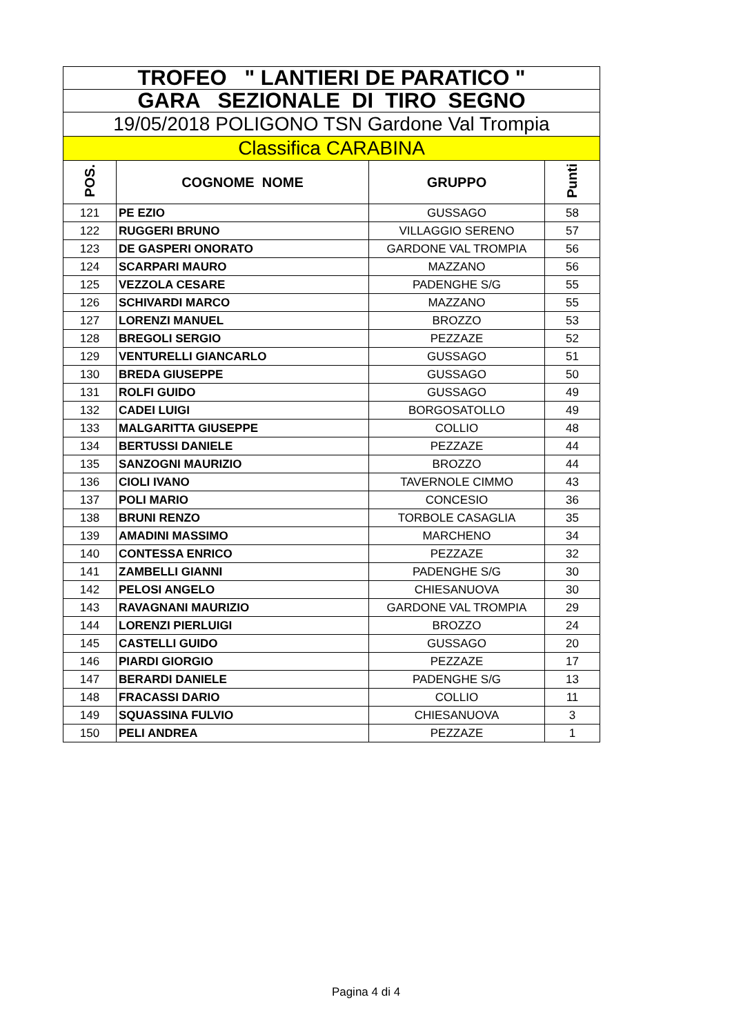| TROFEO " LANTIERI DE PARATICO " | | | |
| GARA SEZIONALE DI TIRO SEGNO | | | |
| 19/05/2018 POLIGONO TSN Gardone Val Trompia | | | |
| Classifica CARABINA | | | |
| POS. | COGNOME NOME | GRUPPO | Punti |
| 121 | PE EZIO | GUSSAGO | 58 |
| 122 | RUGGERI BRUNO | VILLAGGIO SERENO | 57 |
| 123 | DE GASPERI ONORATO | GARDONE VAL TROMPIA | 56 |
| 124 | SCARPARI MAURO | MAZZANO | 56 |
| 125 | VEZZOLA CESARE | PADENGHE S/G | 55 |
| 126 | SCHIVARDI MARCO | MAZZANO | 55 |
| 127 | LORENZI MANUEL | BROZZO | 53 |
| 128 | BREGOLI SERGIO | PEZZAZE | 52 |
| 129 | VENTURELLI GIANCARLO | GUSSAGO | 51 |
| 130 | BREDA GIUSEPPE | GUSSAGO | 50 |
| 131 | ROLFI GUIDO | GUSSAGO | 49 |
| 132 | CADEI LUIGI | BORGOSATOLLO | 49 |
| 133 | MALGARITTA GIUSEPPE | COLLIO | 48 |
| 134 | BERTUSSI DANIELE | PEZZAZE | 44 |
| 135 | SANZOGNI MAURIZIO | BROZZO | 44 |
| 136 | CIOLI IVANO | TAVERNOLE CIMMO | 43 |
| 137 | POLI MARIO | CONCESIO | 36 |
| 138 | BRUNI RENZO | TORBOLE CASAGLIA | 35 |
| 139 | AMADINI MASSIMO | MARCHENO | 34 |
| 140 | CONTESSA ENRICO | PEZZAZE | 32 |
| 141 | ZAMBELLI GIANNI | PADENGHE S/G | 30 |
| 142 | PELOSI ANGELO | CHIESANUOVA | 30 |
| 143 | RAVAGNANI MAURIZIO | GARDONE VAL TROMPIA | 29 |
| 144 | LORENZI PIERLUIGI | BROZZO | 24 |
| 145 | CASTELLI GUIDO | GUSSAGO | 20 |
| 146 | PIARDI GIORGIO | PEZZAZE | 17 |
| 147 | BERARDI DANIELE | PADENGHE S/G | 13 |
| 148 | FRACASSI DARIO | COLLIO | 11 |
| 149 | SQUASSINA FULVIO | CHIESANUOVA | 3 |
| 150 | PELI ANDREA | PEZZAZE | 1 |
Pagina 4 di 4